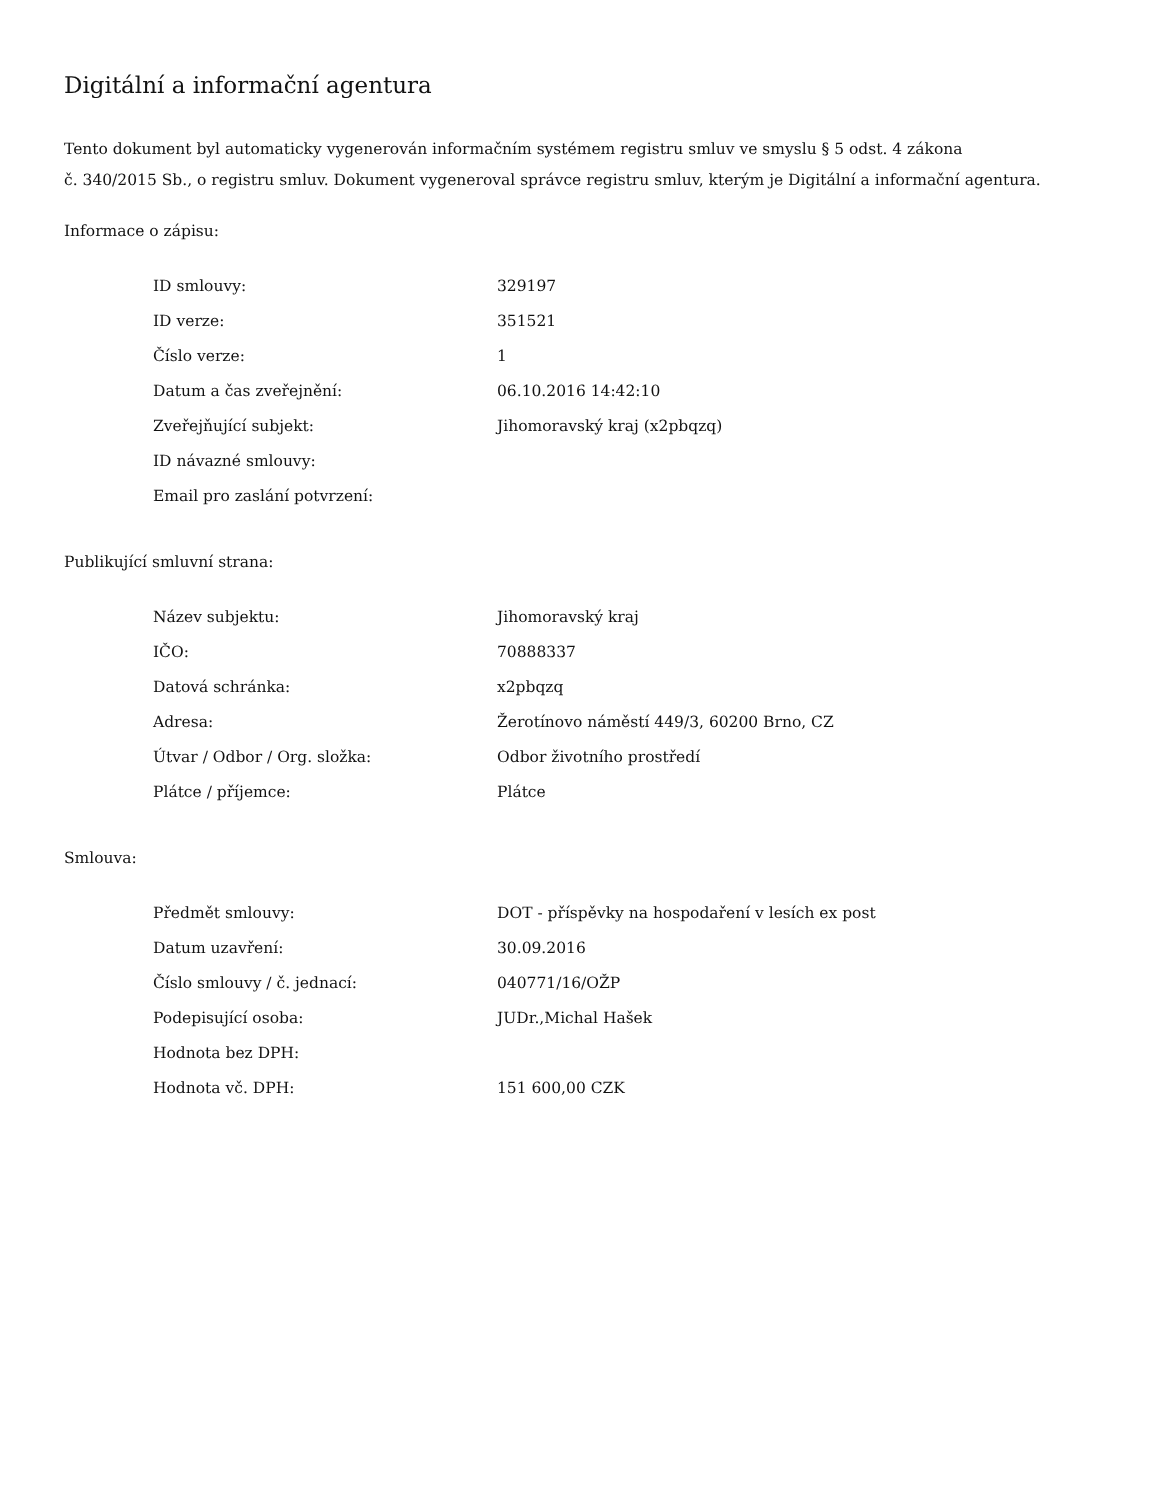Digitální a informační agentura
Tento dokument byl automaticky vygenerován informačním systémem registru smluv ve smyslu § 5 odst. 4 zákona
č. 340/2015 Sb., o registru smluv. Dokument vygeneroval správce registru smluv, kterým je Digitální a informační agentura.
Informace o zápisu:
| ID smlouvy: | 329197 |
| ID verze: | 351521 |
| Číslo verze: | 1 |
| Datum a čas zveřejnění: | 06.10.2016 14:42:10 |
| Zveřejňující subjekt: | Jihomoravský kraj (x2pbqzq) |
| ID návazné smlouvy: | |
| Email pro zaslání potvrzení: | |
Publikující smluvní strana:
| Název subjektu: | Jihomoravský kraj |
| IČO: | 70888337 |
| Datová schránka: | x2pbqzq |
| Adresa: | Žerotínovo náměstí 449/3, 60200 Brno, CZ |
| Útvar / Odbor / Org. složka: | Odbor životního prostředí |
| Plátce / příjemce: | Plátce |
Smlouva:
| Předmět smlouvy: | DOT - příspěvky na hospodaření v lesích ex post |
| Datum uzavření: | 30.09.2016 |
| Číslo smlouvy / č. jednací: | 040771/16/OŽP |
| Podepisující osoba: | JUDr.,Michal Hašek |
| Hodnota bez DPH: | |
| Hodnota vč. DPH: | 151 600,00 CZK |